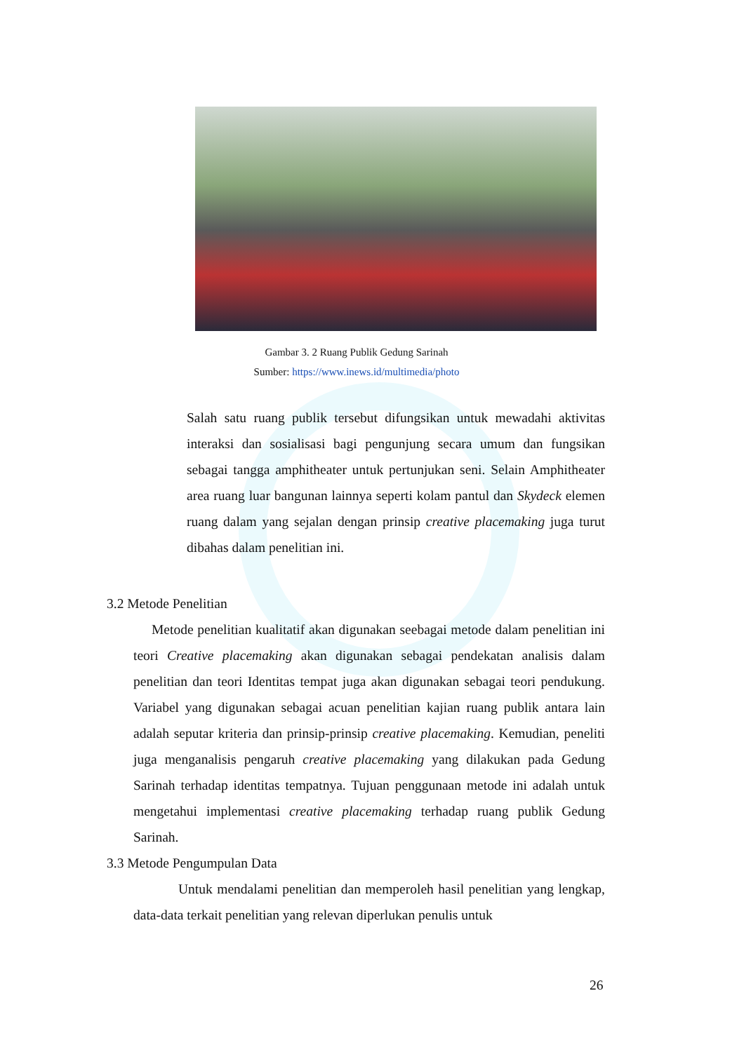Gambar 3. 2 Ruang Publik Gedung Sarinah
Sumber: https://www.inews.id/multimedia/photo
Salah satu ruang publik tersebut difungsikan untuk mewadahi aktivitas interaksi dan sosialisasi bagi pengunjung secara umum dan fungsikan sebagai tangga amphitheater untuk pertunjukan seni. Selain Amphitheater area ruang luar bangunan lainnya seperti kolam pantul dan Skydeck elemen ruang dalam yang sejalan dengan prinsip creative placemaking juga turut dibahas dalam penelitian ini.
3.2 Metode Penelitian
Metode penelitian kualitatif akan digunakan seebagai metode dalam penelitian ini teori Creative placemaking akan digunakan sebagai pendekatan analisis dalam penelitian dan teori Identitas tempat juga akan digunakan sebagai teori pendukung. Variabel yang digunakan sebagai acuan penelitian kajian ruang publik antara lain adalah seputar kriteria dan prinsip-prinsip creative placemaking. Kemudian, peneliti juga menganalisis pengaruh creative placemaking yang dilakukan pada Gedung Sarinah terhadap identitas tempatnya. Tujuan penggunaan metode ini adalah untuk mengetahui implementasi creative placemaking terhadap ruang publik Gedung Sarinah.
3.3 Metode Pengumpulan Data
Untuk mendalami penelitian dan memperoleh hasil penelitian yang lengkap, data-data terkait penelitian yang relevan diperlukan penulis untuk
26